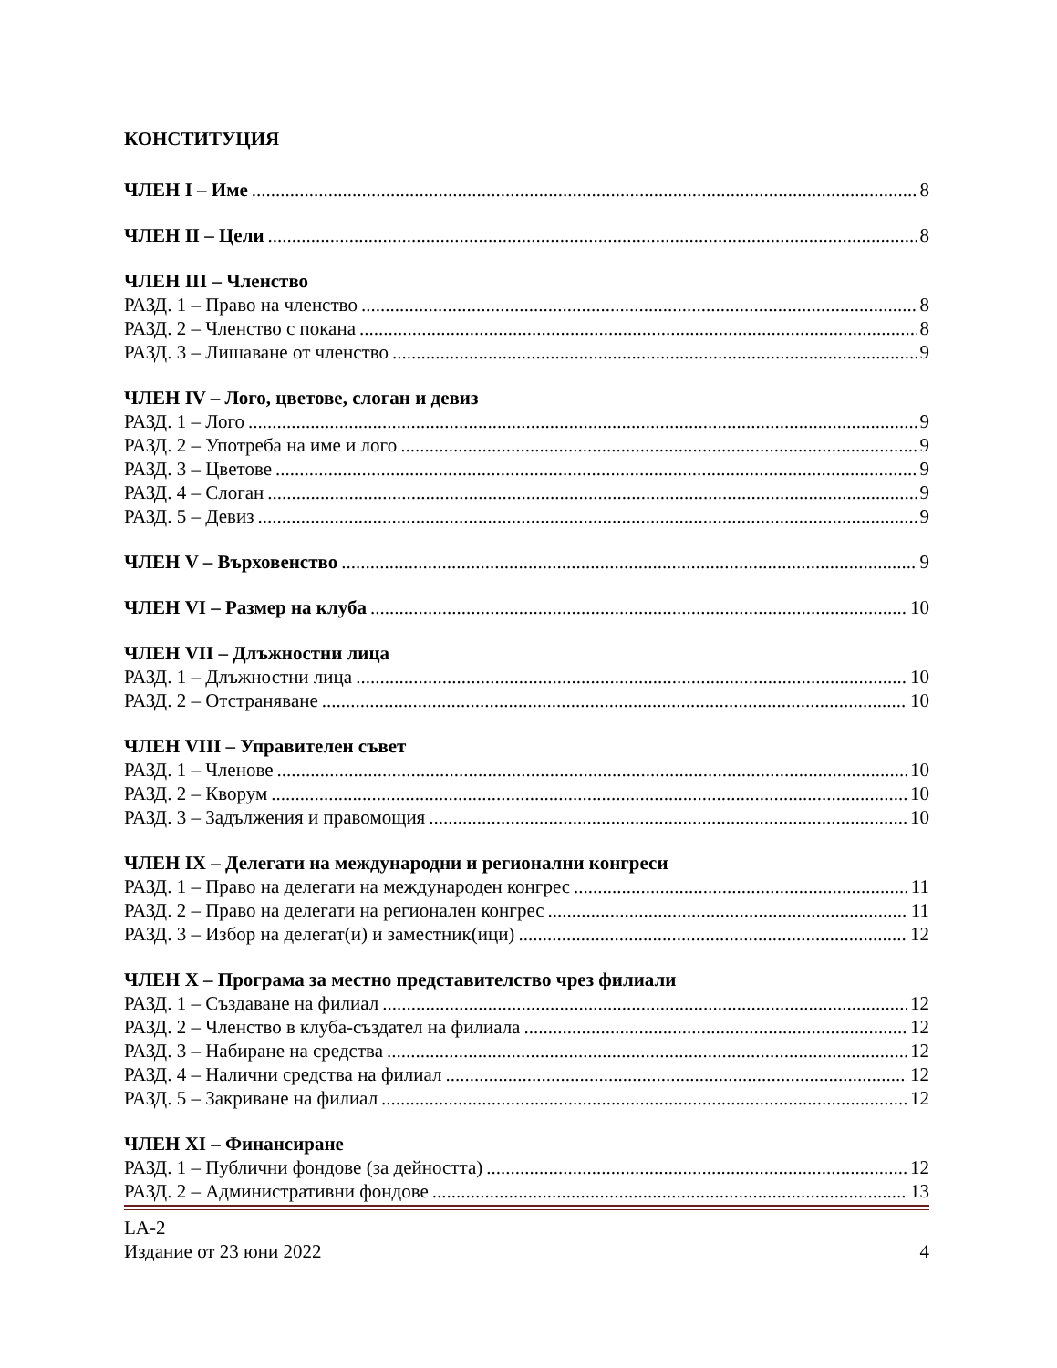КОНСТИТУЦИЯ
ЧЛЕН I – Име 8
ЧЛЕН II – Цели 8
ЧЛЕН III – Членство
РАЗД. 1 – Право на членство 8
РАЗД. 2 – Членство с покана 8
РАЗД. 3 – Лишаване от членство 9
ЧЛЕН IV – Лого, цветове, слоган и девиз
РАЗД. 1 – Лого 9
РАЗД. 2 – Употреба на име и лого 9
РАЗД. 3 – Цветове 9
РАЗД. 4 – Слоган 9
РАЗД. 5 – Девиз 9
ЧЛЕН V – Върховенство 9
ЧЛЕН VI – Размер на клуба 10
ЧЛЕН VII – Длъжностни лица
РАЗД. 1 – Длъжностни лица 10
РАЗД. 2 – Отстраняване 10
ЧЛЕН VIII – Управителен съвет
РАЗД. 1 – Членове 10
РАЗД. 2 – Кворум 10
РАЗД. 3 – Задължения и правомощия 10
ЧЛЕН IX – Делегати на международни и регионални конгреси
РАЗД. 1 – Право на делегати на международен конгрес 11
РАЗД. 2 – Право на делегати на регионален конгрес 11
РАЗД. 3 – Избор на делегат(и) и заместник(ици) 12
ЧЛЕН X – Програма за местно представителство чрез филиали
РАЗД. 1 – Създаване на филиал 12
РАЗД. 2 – Членство в клуба-създател на филиала 12
РАЗД. 3 – Набиране на средства 12
РАЗД. 4 – Налични средства на филиал 12
РАЗД. 5 – Закриване на филиал 12
ЧЛЕН XI – Финансиране
РАЗД. 1 – Публични фондове (за дейността) 12
РАЗД. 2 – Административни фондове 13
LA-2
Издание от 23 юни 2022 4